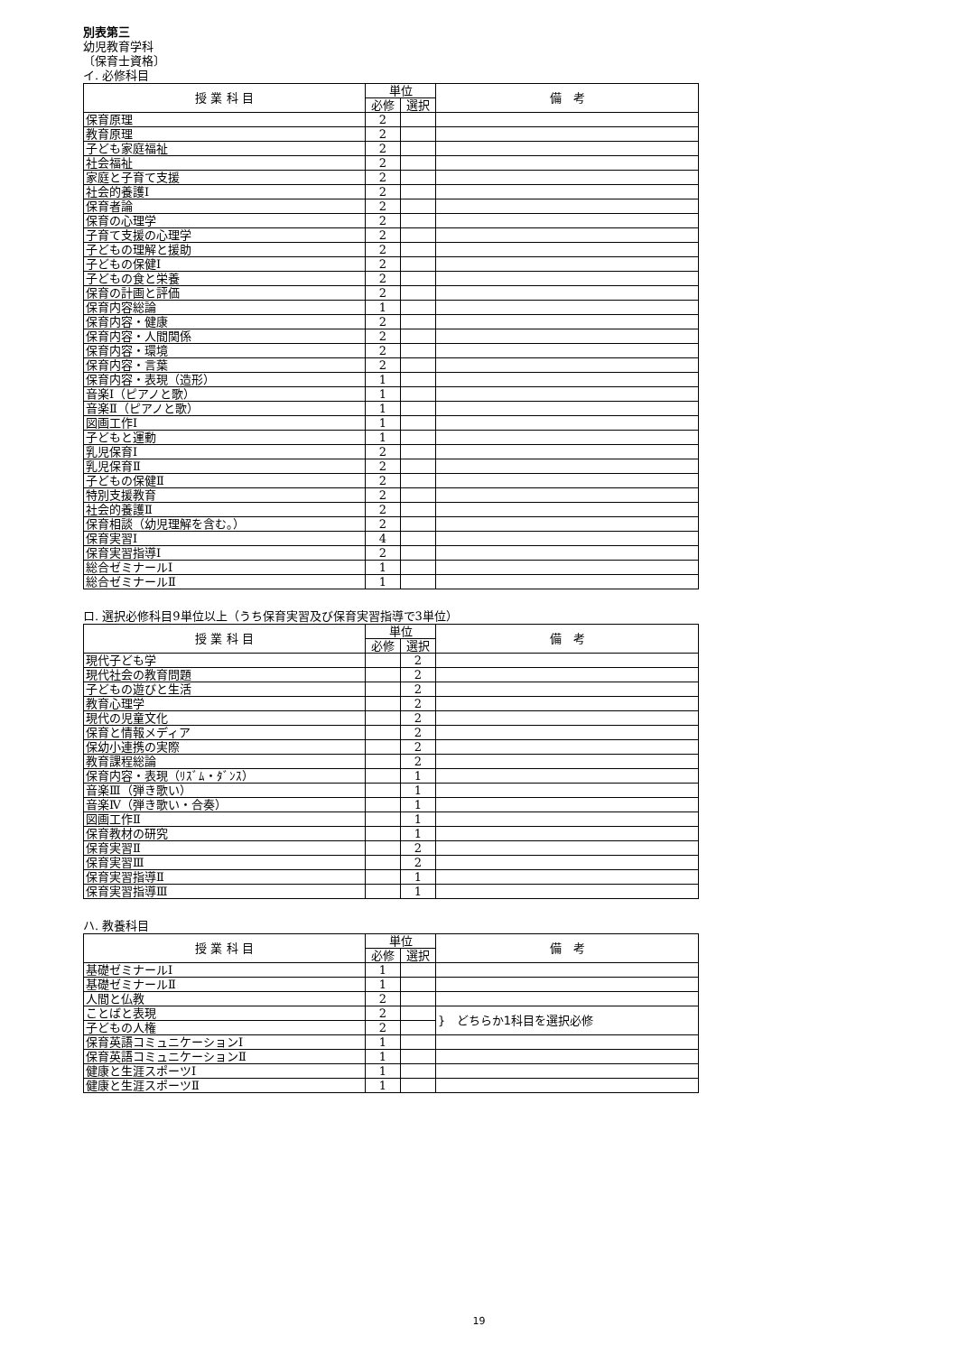別表第三
幼児教育学科
〔保育士資格〕
イ. 必修科目
| 授 業 科 目 | 単位 | | 備 考 |
| --- | --- | --- | --- |
| | 必修 | 選択 | |
| 保育原理 | 2 | | |
| 教育原理 | 2 | | |
| 子ども家庭福祉 | 2 | | |
| 社会福祉 | 2 | | |
| 家庭と子育て支援 | 2 | | |
| 社会的養護Ⅰ | 2 | | |
| 保育者論 | 2 | | |
| 保育の心理学 | 2 | | |
| 子育て支援の心理学 | 2 | | |
| 子どもの理解と援助 | 2 | | |
| 子どもの保健Ⅰ | 2 | | |
| 子どもの食と栄養 | 2 | | |
| 保育の計画と評価 | 2 | | |
| 保育内容総論 | 1 | | |
| 保育内容・健康 | 2 | | |
| 保育内容・人間関係 | 2 | | |
| 保育内容・環境 | 2 | | |
| 保育内容・言葉 | 2 | | |
| 保育内容・表現（造形） | 1 | | |
| 音楽Ⅰ（ピアノと歌） | 1 | | |
| 音楽Ⅱ（ピアノと歌） | 1 | | |
| 図画工作Ⅰ | 1 | | |
| 子どもと運動 | 1 | | |
| 乳児保育Ⅰ | 2 | | |
| 乳児保育Ⅱ | 2 | | |
| 子どもの保健Ⅱ | 2 | | |
| 特別支援教育 | 2 | | |
| 社会的養護Ⅱ | 2 | | |
| 保育相談（幼児理解を含む。） | 2 | | |
| 保育実習Ⅰ | 4 | | |
| 保育実習指導Ⅰ | 2 | | |
| 総合ゼミナールⅠ | 1 | | |
| 総合ゼミナールⅡ | 1 | | |
ロ. 選択必修科目9単位以上（うち保育実習及び保育実習指導で3単位）
| 授 業 科 目 | 単位 | | 備 考 |
| --- | --- | --- | --- |
| | 必修 | 選択 | |
| 現代子ども学 | | 2 | |
| 現代社会の教育問題 | | 2 | |
| 子どもの遊びと生活 | | 2 | |
| 教育心理学 | | 2 | |
| 現代の児童文化 | | 2 | |
| 保育と情報メディア | | 2 | |
| 保幼小連携の実際 | | 2 | |
| 教育課程総論 | | 2 | |
| 保育内容・表現（ﾘｽﾞﾑ・ﾀﾞﾝｽ） | | 1 | |
| 音楽Ⅲ（弾き歌い） | | 1 | |
| 音楽Ⅳ（弾き歌い・合奏） | | 1 | |
| 図画工作Ⅱ | | 1 | |
| 保育教材の研究 | | 1 | |
| 保育実習Ⅱ | | 2 | |
| 保育実習Ⅲ | | 2 | |
| 保育実習指導Ⅱ | | 1 | |
| 保育実習指導Ⅲ | | 1 | |
ハ. 教養科目
| 授 業 科 目 | 単位 | | 備 考 |
| --- | --- | --- | --- |
| | 必修 | 選択 | |
| 基礎ゼミナールⅠ | 1 | | |
| 基礎ゼミナールⅡ | 1 | | |
| 人間と仏教 | 2 | | |
| ことばと表現 | 2 | | } どちらか1科目を選択必修 |
| 子どもの人権 | 2 | | |
| 保育英語コミュニケーションⅠ | 1 | | |
| 保育英語コミュニケーションⅡ | 1 | | |
| 健康と生涯スポーツⅠ | 1 | | |
| 健康と生涯スポーツⅡ | 1 | | |
19